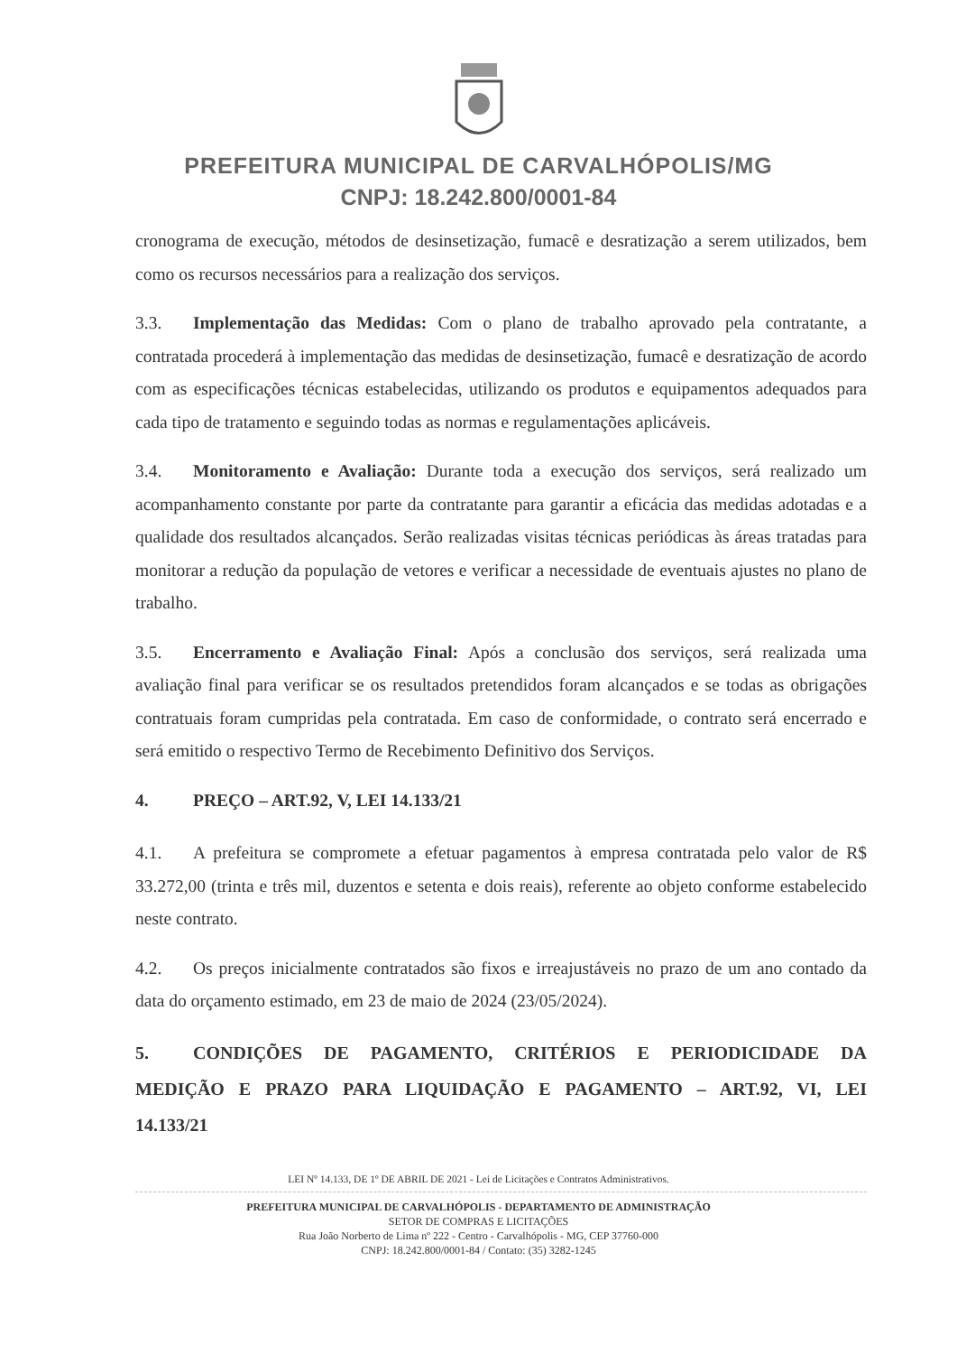PREFEITURA MUNICIPAL DE CARVALHÓPOLIS/MG
CNPJ: 18.242.800/0001-84
cronograma de execução, métodos de desinsetização, fumacê e desratização a serem utilizados, bem como os recursos necessários para a realização dos serviços.
3.3. Implementação das Medidas: Com o plano de trabalho aprovado pela contratante, a contratada procederá à implementação das medidas de desinsetização, fumacê e desratização de acordo com as especificações técnicas estabelecidas, utilizando os produtos e equipamentos adequados para cada tipo de tratamento e seguindo todas as normas e regulamentações aplicáveis.
3.4. Monitoramento e Avaliação: Durante toda a execução dos serviços, será realizado um acompanhamento constante por parte da contratante para garantir a eficácia das medidas adotadas e a qualidade dos resultados alcançados. Serão realizadas visitas técnicas periódicas às áreas tratadas para monitorar a redução da população de vetores e verificar a necessidade de eventuais ajustes no plano de trabalho.
3.5. Encerramento e Avaliação Final: Após a conclusão dos serviços, será realizada uma avaliação final para verificar se os resultados pretendidos foram alcançados e se todas as obrigações contratuais foram cumpridas pela contratada. Em caso de conformidade, o contrato será encerrado e será emitido o respectivo Termo de Recebimento Definitivo dos Serviços.
4. PREÇO – ART.92, V, LEI 14.133/21
4.1. A prefeitura se compromete a efetuar pagamentos à empresa contratada pelo valor de R$ 33.272,00 (trinta e três mil, duzentos e setenta e dois reais), referente ao objeto conforme estabelecido neste contrato.
4.2. Os preços inicialmente contratados são fixos e irreajustáveis no prazo de um ano contado da data do orçamento estimado, em 23 de maio de 2024 (23/05/2024).
5. CONDIÇÕES DE PAGAMENTO, CRITÉRIOS E PERIODICIDADE DA MEDIÇÃO E PRAZO PARA LIQUIDAÇÃO E PAGAMENTO – ART.92, VI, LEI 14.133/21
LEI Nº 14.133, DE 1º DE ABRIL DE 2021 - Lei de Licitações e Contratos Administrativos.
PREFEITURA MUNICIPAL DE CARVALHÓPOLIS - DEPARTAMENTO DE ADMINISTRAÇÃO
SETOR DE COMPRAS E LICITAÇÕES
Rua João Norberto de Lima nº 222 - Centro - Carvalhópolis - MG, CEP 37760-000
CNPJ: 18.242.800/0001-84 / Contato: (35) 3282-1245